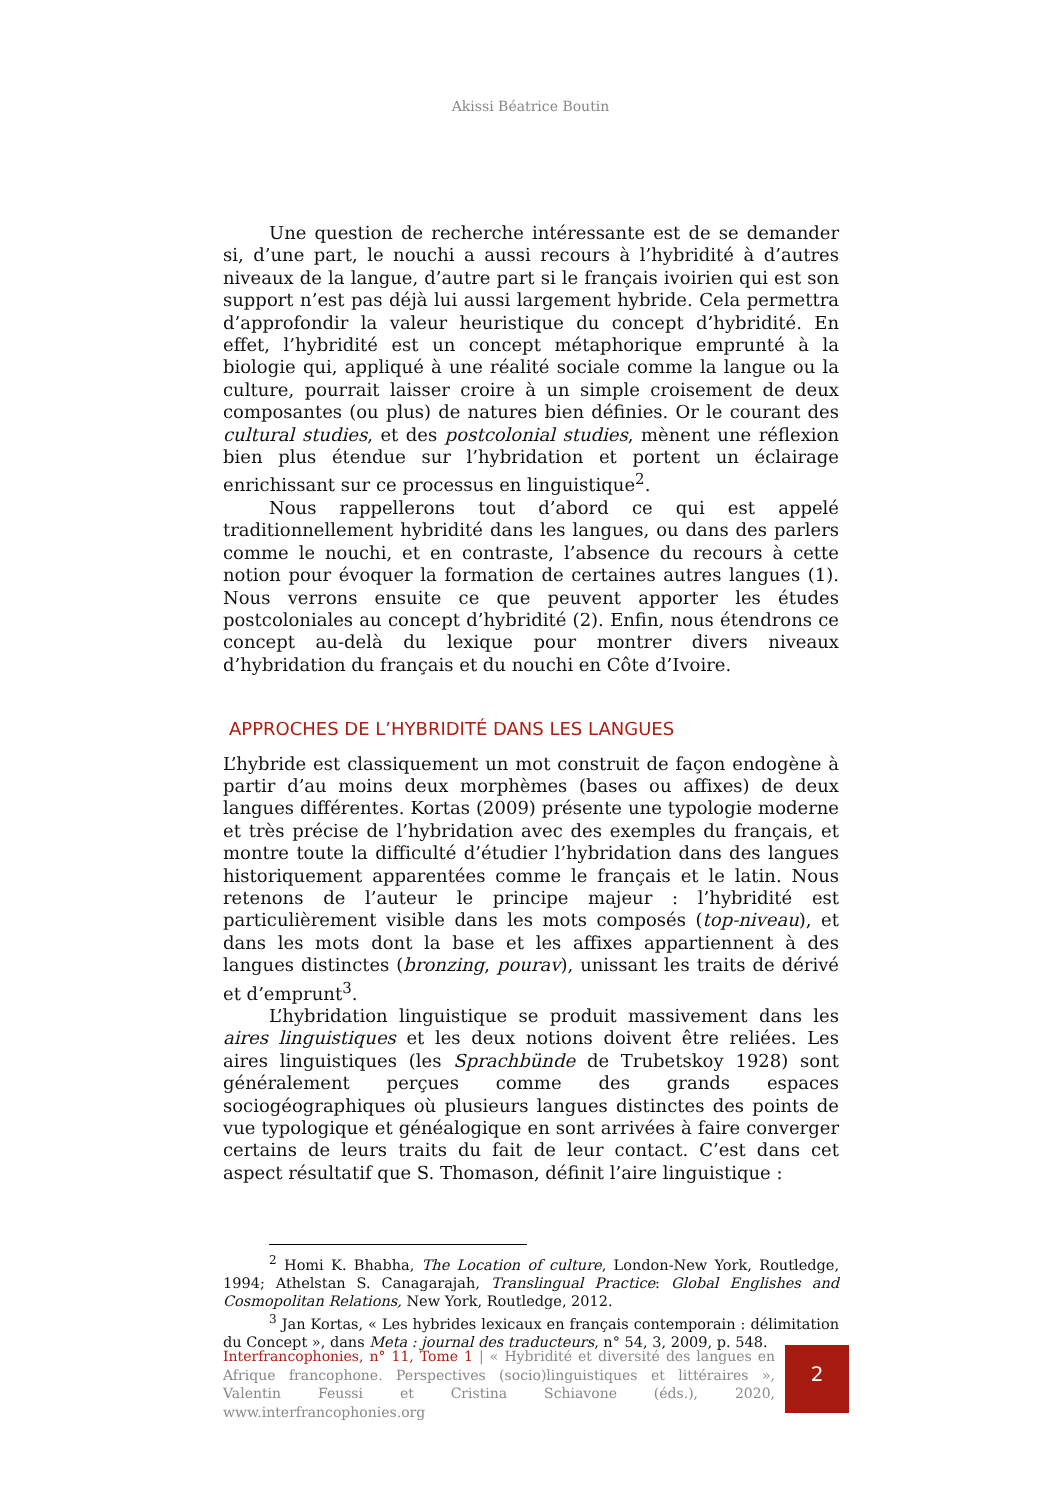Akissi Béatrice Boutin
Une question de recherche intéressante est de se demander si, d’une part, le nouchi a aussi recours à l’hybridité à d’autres niveaux de la langue, d’autre part si le français ivoirien qui est son support n’est pas déjà lui aussi largement hybride. Cela permettra d’approfondir la valeur heuristique du concept d’hybridité. En effet, l’hybridité est un concept métaphorique emprunté à la biologie qui, appliqué à une réalité sociale comme la langue ou la culture, pourrait laisser croire à un simple croisement de deux composantes (ou plus) de natures bien définies. Or le courant des cultural studies, et des postcolonial studies, mènent une réflexion bien plus étendue sur l’hybridation et portent un éclairage enrichissant sur ce processus en linguistique<sup>2</sup>.
Nous rappellerons tout d’abord ce qui est appelé traditionnellement hybridité dans les langues, ou dans des parlers comme le nouchi, et en contraste, l’absence du recours à cette notion pour évoquer la formation de certaines autres langues (1). Nous verrons ensuite ce que peuvent apporter les études postcoloniales au concept d’hybridité (2). Enfin, nous étendrons ce concept au-delà du lexique pour montrer divers niveaux d’hybridation du français et du nouchi en Côte d’Ivoire.
APPROCHES DE L’HYBRIDITÉ DANS LES LANGUES
L’hybride est classiquement un mot construit de façon endogène à partir d’au moins deux morphèmes (bases ou affixes) de deux langues différentes. Kortas (2009) présente une typologie moderne et très précise de l’hybridation avec des exemples du français, et montre toute la difficulté d’étudier l’hybridation dans des langues historiquement apparentées comme le français et le latin. Nous retenons de l’auteur le principe majeur : l’hybridité est particulièrement visible dans les mots composés (top-niveau), et dans les mots dont la base et les affixes appartiennent à des langues distinctes (bronzing, pourav), unissant les traits de dérivé et d’emprunt<sup>3</sup>.
L’hybridation linguistique se produit massivement dans les aires linguistiques et les deux notions doivent être reliées. Les aires linguistiques (les Sprachbünde de Trubetskoy 1928) sont généralement perçues comme des grands espaces sociogéographiques où plusieurs langues distinctes des points de vue typologique et généalogique en sont arrivées à faire converger certains de leurs traits du fait de leur contact. C’est dans cet aspect résultatif que S. Thomason, définit l’aire linguistique :
<sup>2</sup> Homi K. Bhabha, The Location of culture, London-New York, Routledge, 1994; Athelstan S. Canagarajah, Translingual Practice: Global Englishes and Cosmopolitan Relations, New York, Routledge, 2012.
<sup>3</sup> Jan Kortas, « Les hybrides lexicaux en français contemporain : délimitation du Concept », dans Meta : journal des traducteurs, n° 54, 3, 2009, p. 548.
Interfrancophonies, n° 11, Tome 1 | « Hybridité et diversité des langues en Afrique francophone. Perspectives (socio)linguistiques et littéraires », Valentin Feussi et Cristina Schiavone (éds.), 2020, www.interfrancophonies.org
2